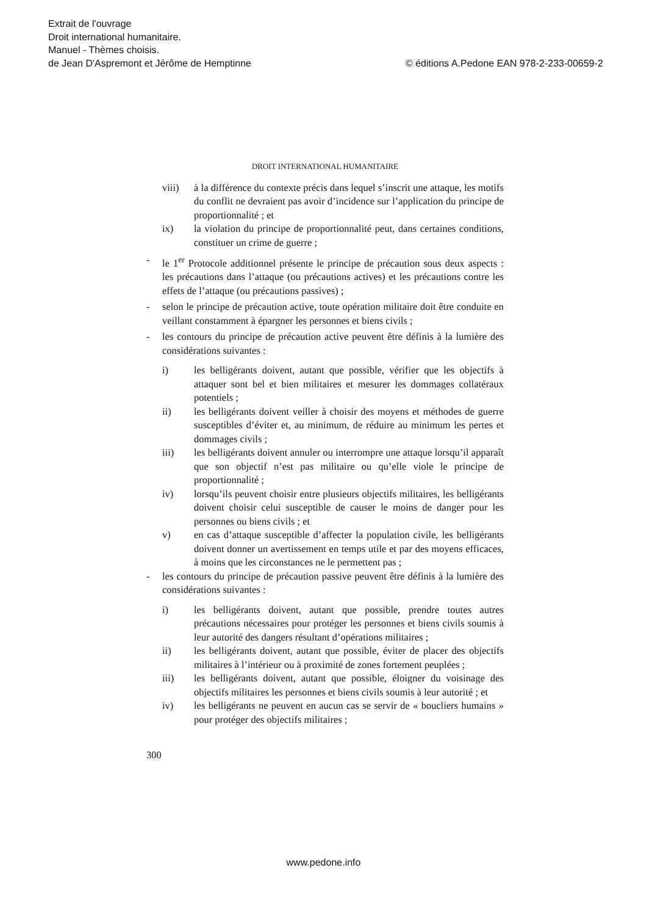Extrait de l'ouvrage
Droit international humanitaire.
Manuel - Thèmes choisis.
de Jean D'Aspremont et Jérôme de Hemptinne © éditions A.Pedone EAN 978-2-233-00659-2
DROIT INTERNATIONAL HUMANITAIRE
viii) à la différence du contexte précis dans lequel s’inscrit une attaque, les motifs du conflit ne devraient pas avoir d’incidence sur l’application du principe de proportionnalité ; et
ix) la violation du principe de proportionnalité peut, dans certaines conditions, constituer un crime de guerre ;
- le 1<sup>er</sup> Protocole additionnel présente le principe de précaution sous deux aspects : les précautions dans l’attaque (ou précautions actives) et les précautions contre les effets de l’attaque (ou précautions passives) ;
- selon le principe de précaution active, toute opération militaire doit être conduite en veillant constamment à épargner les personnes et biens civils ;
- les contours du principe de précaution active peuvent être définis à la lumière des considérations suivantes :
i) les belligérants doivent, autant que possible, vérifier que les objectifs à attaquer sont bel et bien militaires et mesurer les dommages collatéraux potentiels ;
ii) les belligérants doivent veiller à choisir des moyens et méthodes de guerre susceptibles d’éviter et, au minimum, de réduire au minimum les pertes et dommages civils ;
iii) les belligérants doivent annuler ou interrompre une attaque lorsqu’il apparaît que son objectif n’est pas militaire ou qu’elle viole le principe de proportionnalité ;
iv) lorsqu’ils peuvent choisir entre plusieurs objectifs militaires, les belligérants doivent choisir celui susceptible de causer le moins de danger pour les personnes ou biens civils ; et
v) en cas d’attaque susceptible d’affecter la population civile, les belligérants doivent donner un avertissement en temps utile et par des moyens efficaces, à moins que les circonstances ne le permettent pas ;
- les contours du principe de précaution passive peuvent être définis à la lumière des considérations suivantes :
i) les belligérants doivent, autant que possible, prendre toutes autres précautions nécessaires pour protéger les personnes et biens civils soumis à leur autorité des dangers résultant d’opérations militaires ;
ii) les belligérants doivent, autant que possible, éviter de placer des objectifs militaires à l’intérieur ou à proximité de zones fortement peuplées ;
iii) les belligérants doivent, autant que possible, éloigner du voisinage des objectifs militaires les personnes et biens civils soumis à leur autorité ; et
iv) les belligérants ne peuvent en aucun cas se servir de « boucliers humains » pour protéger des objectifs militaires ;
300
www.pedone.info